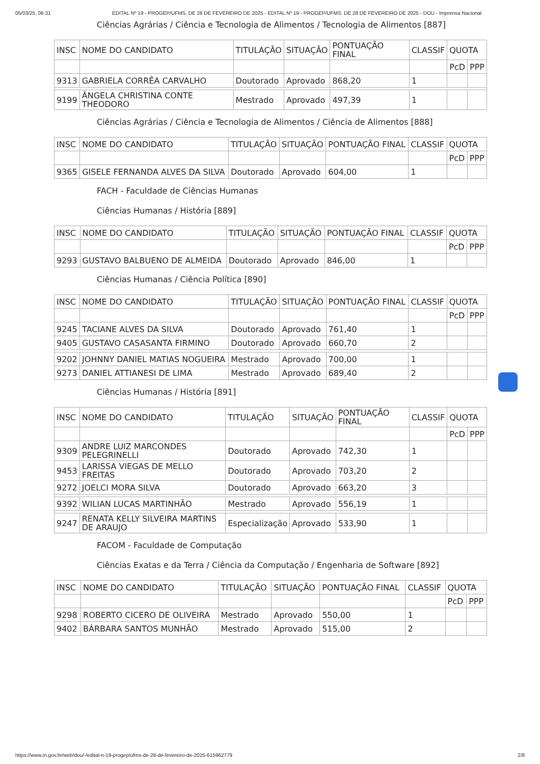05/03/25, 06:31 EDITAL Nº 19 - PROGEP/UFMS, DE 28 DE FEVEREIRO DE 2025 - EDITAL Nº 19 - PROGEP/UFMS, DE 28 DE FEVEREIRO DE 2025 - DOU - Imprensa Nacional
Ciências Agrárias / Ciência e Tecnologia de Alimentos / Tecnologia de Alimentos [887]
| INSC | NOME DO CANDIDATO | TITULAÇÃO | SITUAÇÃO | PONTUAÇÃO FINAL | CLASSIF | QUOTA | |
| --- | --- | --- | --- | --- | --- | --- | --- |
| | | | | | | PcD | PPP |
| 9313 | GABRIELA CORRÊA CARVALHO | Doutorado | Aprovado | 868,20 | 1 | | |
| 9199 | ÂNGELA CHRISTINA CONTE THEODORO | Mestrado | Aprovado | 497,39 | 1 | | |
Ciências Agrárias / Ciência e Tecnologia de Alimentos / Ciência de Alimentos [888]
| INSC | NOME DO CANDIDATO | TITULAÇÃO | SITUAÇÃO | PONTUAÇÃO FINAL | CLASSIF | QUOTA | |
| --- | --- | --- | --- | --- | --- | --- | --- |
| | | | | | | PcD | PPP |
| 9365 | GISELE FERNANDA ALVES DA SILVA | Doutorado | Aprovado | 604,00 | 1 | | |
FACH - Faculdade de Ciências Humanas
Ciências Humanas / História [889]
| INSC | NOME DO CANDIDATO | TITULAÇÃO | SITUAÇÃO | PONTUAÇÃO FINAL | CLASSIF | QUOTA | |
| --- | --- | --- | --- | --- | --- | --- | --- |
| | | | | | | PcD | PPP |
| 9293 | GUSTAVO BALBUENO DE ALMEIDA | Doutorado | Aprovado | 846,00 | 1 | | |
Ciências Humanas / Ciência Política [890]
| INSC | NOME DO CANDIDATO | TITULAÇÃO | SITUAÇÃO | PONTUAÇÃO FINAL | CLASSIF | QUOTA | |
| --- | --- | --- | --- | --- | --- | --- | --- |
| | | | | | | PcD | PPP |
| 9245 | TACIANE ALVES DA SILVA | Doutorado | Aprovado | 761,40 | 1 | | |
| 9405 | GUSTAVO CASASANTA FIRMINO | Doutorado | Aprovado | 660,70 | 2 | | |
| 9202 | JOHNNY DANIEL MATIAS NOGUEIRA | Mestrado | Aprovado | 700,00 | 1 | | |
| 9273 | DANIEL ATTIANESI DE LIMA | Mestrado | Aprovado | 689,40 | 2 | | |
Ciências Humanas / História [891]
| INSC | NOME DO CANDIDATO | TITULAÇÃO | SITUAÇÃO | PONTUAÇÃO FINAL | CLASSIF | QUOTA | |
| --- | --- | --- | --- | --- | --- | --- | --- |
| | | | | | | PcD | PPP |
| 9309 | ANDRE LUIZ MARCONDES PELEGRINELLI | Doutorado | Aprovado | 742,30 | 1 | | |
| 9453 | LARISSA VIEGAS DE MELLO FREITAS | Doutorado | Aprovado | 703,20 | 2 | | |
| 9272 | JOELCI MORA SILVA | Doutorado | Aprovado | 663,20 | 3 | | |
| 9392 | WILIAN LUCAS MARTINHÃO | Mestrado | Aprovado | 556,19 | 1 | | |
| 9247 | RENATA KELLY SILVEIRA MARTINS DE ARAUJO | Especialização | Aprovado | 533,90 | 1 | | |
FACOM - Faculdade de Computação
Ciências Exatas e da Terra / Ciência da Computação / Engenharia de Software [892]
| INSC | NOME DO CANDIDATO | TITULAÇÃO | SITUAÇÃO | PONTUAÇÃO FINAL | CLASSIF | QUOTA | |
| --- | --- | --- | --- | --- | --- | --- | --- |
| | | | | | | PcD | PPP |
| 9298 | ROBERTO CICERO DE OLIVEIRA | Mestrado | Aprovado | 550,00 | 1 | | |
| 9402 | BÁRBARA SANTOS MUNHÃO | Mestrado | Aprovado | 515,00 | 2 | | |
https://www.in.gov.br/web/dou/-/edital-n-19-progep/ufms-de-28-de-fevereiro-de-2025-615962779 2/8